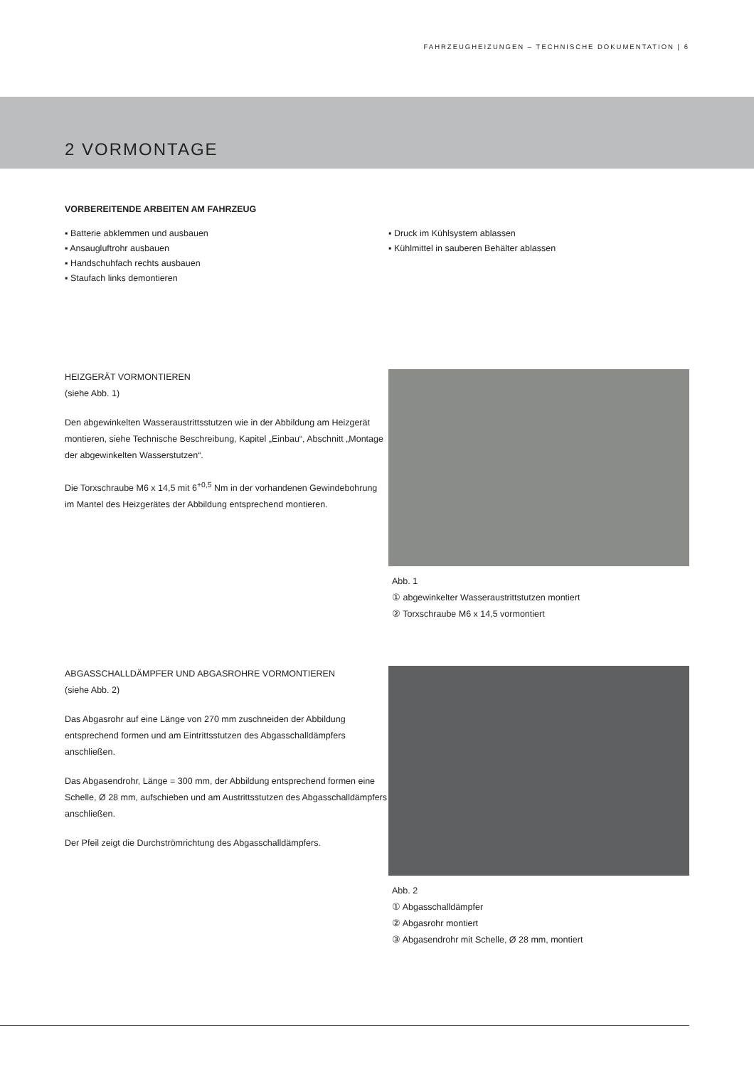FAHRZEUGHEIZUNGEN – TECHNISCHE DOKUMENTATION | 6
2 VORMONTAGE
VORBEREITENDE ARBEITEN AM FAHRZEUG
▪ Batterie abklemmen und ausbauen
▪ Ansaugluftrohr ausbauen
▪ Handschuhfach rechts ausbauen
▪ Staufach links demontieren
▪ Druck im Kühlsystem ablassen
▪ Kühlmittel in sauberen Behälter ablassen
HEIZGERÄT VORMONTIEREN
(siehe Abb. 1)
Den abgewinkelten Wasseraustrittsstutzen wie in der Abbildung am Heizgerät montieren, siehe Technische Beschreibung, Kapitel „Einbau“, Abschnitt „Montage der abgewinkelten Wasserstutzen“.
Die Torxschraube M6 x 14,5 mit 6<sup>+0,5</sup> Nm in der vorhandenen Gewindebohrung im Mantel des Heizgerätes der Abbildung entsprechend montieren.
Abb. 1
① abgewinkelter Wasseraustrittstutzen montiert
② Torxschraube M6 x 14,5 vormontiert
ABGASSCHALLDÄMPFER UND ABGASROHRE VORMONTIEREN
(siehe Abb. 2)
Das Abgasrohr auf eine Länge von 270 mm zuschneiden der Abbildung entsprechend formen und am Eintrittsstutzen des Abgasschalldämpfers anschließen.
Das Abgasendrohr, Länge = 300 mm, der Abbildung entsprechend formen eine Schelle, Ø 28 mm, aufschieben und am Austrittsstutzen des Abgasschalldämpfers anschließen.
Der Pfeil zeigt die Durchströmrichtung des Abgasschalldämpfers.
Abb. 2
① Abgasschalldämpfer
② Abgasrohr montiert
③ Abgasendrohr mit Schelle, Ø 28 mm, montiert